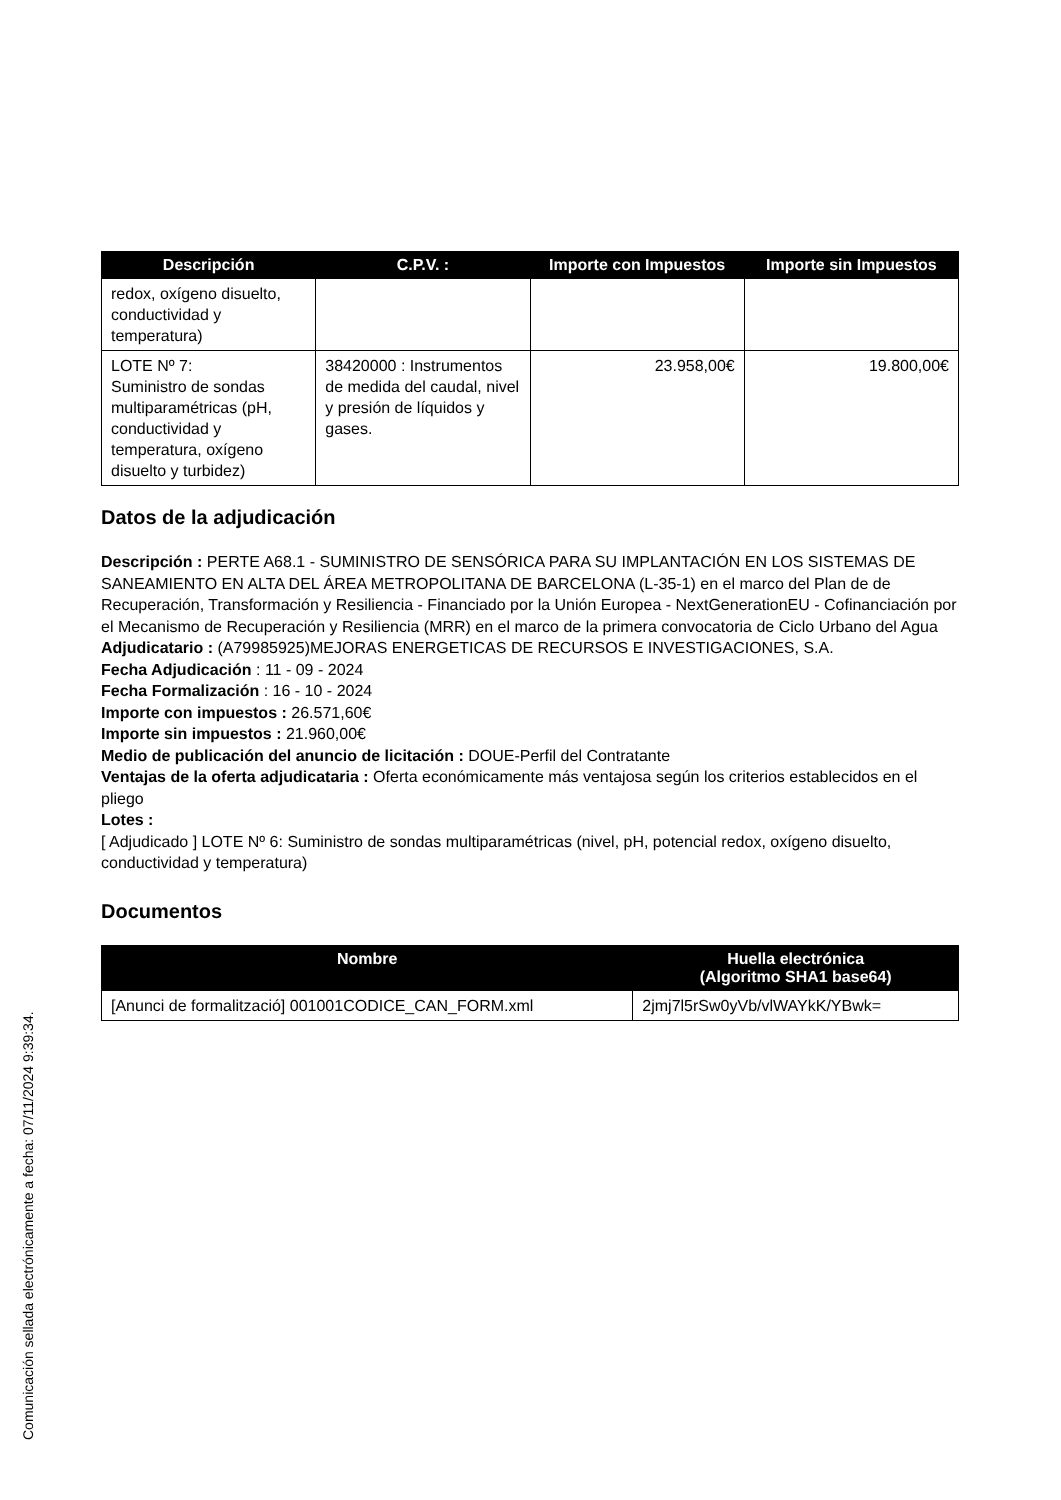| Descripción | C.P.V. : | Importe con Impuestos | Importe sin Impuestos |
| --- | --- | --- | --- |
| redox, oxígeno disuelto, conductividad y temperatura) | | | |
| LOTE Nº 7: Suministro de sondas multiparamétricas (pH, conductividad y temperatura, oxígeno disuelto y turbidez) | 38420000 : Instrumentos de medida del caudal, nivel y presión de líquidos y gases. | 23.958,00€ | 19.800,00€ |
Datos de la adjudicación
Descripción : PERTE A68.1 - SUMINISTRO DE SENSÓRICA PARA SU IMPLANTACIÓN EN LOS SISTEMAS DE SANEAMIENTO EN ALTA DEL ÁREA METROPOLITANA DE BARCELONA (L-35-1) en el marco del Plan de de Recuperación, Transformación y Resiliencia - Financiado por la Unión Europea - NextGenerationEU - Cofinanciación por el Mecanismo de Recuperación y Resiliencia (MRR) en el marco de la primera convocatoria de Ciclo Urbano del Agua
Adjudicatario : (A79985925)MEJORAS ENERGETICAS DE RECURSOS E INVESTIGACIONES, S.A.
Fecha Adjudicación : 11 - 09 - 2024
Fecha Formalización : 16 - 10 - 2024
Importe con impuestos : 26.571,60€
Importe sin impuestos : 21.960,00€
Medio de publicación del anuncio de licitación : DOUE-Perfil del Contratante
Ventajas de la oferta adjudicataria : Oferta económicamente más ventajosa según los criterios establecidos en el pliego
Lotes :
[ Adjudicado ] LOTE Nº 6: Suministro de sondas multiparamétricas (nivel, pH, potencial redox, oxígeno disuelto, conductividad y temperatura)
Documentos
| Nombre | Huella electrónica (Algoritmo SHA1 base64) |
| --- | --- |
| [Anunci de formalització] 001001CODICE_CAN_FORM.xml | 2jmj7l5rSw0yVb/vlWAYkK/YBwk= |
Comunicación sellada electrónicamente a fecha: 07/11/2024 9:39:34.